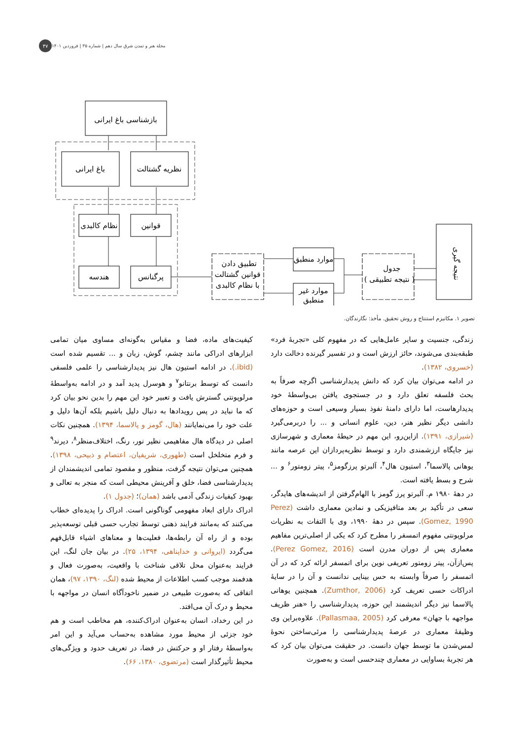مجلة هنر و تمدن شرق سال دهم | شماره ۳۵ | فروردین ۱۴۰۱ ۴۷
بازشناسی باغ ایرانی
باغ ایرانی
نظریه گشتالت
نظام کالبدی
قوانین
هندسه
پرگنانس
تطبیق دادن
قوانین گشتالت
با نظام کالبدی
موارد منطبق
موارد غیر
منطبق
جدول
( نتیجه تطبیقی )
نتیجه گیری
تصویر ۱. مکانیزم استنتاج و روش تحقیق. مأخذ: نگارندگان.
زندگی، جنسیت و سایر عامل‌هایی که در مفهوم کلی «تجربهٔ فرد» طبقه‌بندی می‌شوند، حائز ارزش است و در تفسیر گیرنده دخالت دارد (خسروی، ۱۳۸۲).
در ادامه می‌توان بیان کرد که دانش پدیدارشناسی اگرچه صرفاً به بحث فلسفه تعلق دارد و در جستجوی یافتن بی‌واسطهٔ خود پدیدارهاست، اما دارای دامنهٔ نفوذ بسیار وسیعی است و حوزه‌های دانشی دیگر نظیر هنر، دین، علوم انسانی و ... را دربرمی‌گیرد (شیرازی، ۱۳۹۱). ازاین‌رو، این مهم در حیطهٔ معماری و شهرسازی نیز جایگاه ارزشمندی دارد و توسط نظریه‌پردازان این عرصه مانند یوهانی پالاسما<sup>۳</sup>، استیون هال<sup>۴</sup>، آلبرتو پرزگومز<sup>۵</sup>، پیتر زومتور<sup>۶</sup> و ... شرح و بسط یافته است.
در دهۀ ۱۹۸۰ م. آلبرتو پرز گومز با الهام‌گرفتن از اندیشه‌های هایدگر، سعی در تأکید بر بعد متافیزیکی و نمادین معماری داشت (Perez Gomez, 1990). سپس در دهۀ ۱۹۹۰، وی با التفات به نظریات مرلوپونتی مفهوم اتمسفر را مطرح کرد که یکی از اصلی‌ترین مفاهیم معماری پس از دوران مدرن است (Perez Gomez, 2016). پس‌ازآن، پیتر زومتور تعریفی نوین برای اتمسفر ارائه کرد که در آن اتمسفر را صرفاً وابسته به حس بینایی ندانست و آن را در سایۀ ادراکات حسی تعریف کرد (Zumthor, 2006). همچنین یوهانی پالاسما نیز دیگر اندیشمند این حوزه، پدیدارشناسی را «هنر ظریف مواجهه با جهان» معرفی کرد (Pallasmaa, 2005). علاوه‌براین وی وظیفۀ معماری در عرصۀ پدیدارشناسی را مرئی‌ساختن نحوۀ لمس‌شدن ما توسط جهان دانست. در حقیقت می‌توان بیان کرد که هر تجربۀ بساوایی در معماری چندحسی است و به‌صورت
کیفیت‌های ماده، فضا و مقیاس به‌گونه‌ای مساوی میان تمامی ابزارهای ادراکی مانند چشم، گوش، زبان و ... تقسیم شده است (ibid.). در ادامه استیون هال نیز پدیدارشناسی را علمی فلسفی دانست که توسط برنتانو<sup>۷</sup> و هوسرل پدید آمد و در ادامه به‌واسطهٔ مرلوپونتی گسترش یافت و تعبیر خود این مهم را بدین نحو بیان کرد که ما نباید در پس رویدادها به دنبال دلیل باشیم بلکه آن‌ها دلیل و علت خود را می‌نمایانند (هال، گومز و پالاسما، ۱۳۹۴). همچنین نکات اصلی در دیدگاه هال مفاهیمی نظیر نور، رنگ، اختلاف‌منظر<sup>۸</sup>، دیرند<sup>۹</sup> و فرم متخلخل است (طهوری، شریفیان، اعتصام و ذبیحی، ۱۳۹۸). همچنین می‌توان نتیجه گرفت، منظور و مقصود تمامی اندیشمندان از پدیدارشناسی فضا، خلق و آفرینش محیطی است که منجر به تعالی و بهبود کیفیات زندگی آدمی باشد (همان)؛ (جدول ۱).
ادراک دارای ابعاد مفهومی گوناگونی است. ادراک را پدیده‌ای خطاب می‌کنند که به‌مانند فرایند ذهنی توسط تجارب حسی قبلی توسعه‌پذیر بوده و از راه آن رابطه‌ها، فعلیت‌ها و معناهای اشیاء قابل‌فهم می‌گردد (ایروانی و خداپناهی، ۱۳۹۴، ۲۵). در بیان جان لنگ، این فرایند به‌عنوان محل تلاقی شناخت با واقعیت، به‌صورت فعال و هدفمند موجب کسب اطلاعات از محیط شده (لنگ، ۱۳۹۰، ۹۷)، همان اتفاقی که به‌صورت طبیعی در ضمیر ناخودآگاه انسان در مواجهه با محیط و درک آن می‌افتد.
در این رخداد، انسان به‌عنوان ادراک‌کننده، هم مخاطب است و هم خود جزئی از محیط مورد مشاهده به‌حساب می‌آید و این امر به‌واسطهٔ رفتار او و حرکتش در فضا، در تعریف حدود و ویژگی‌های محیط تأثیرگذار است (مرتضوی، ۱۳۸۰، ۶۶).